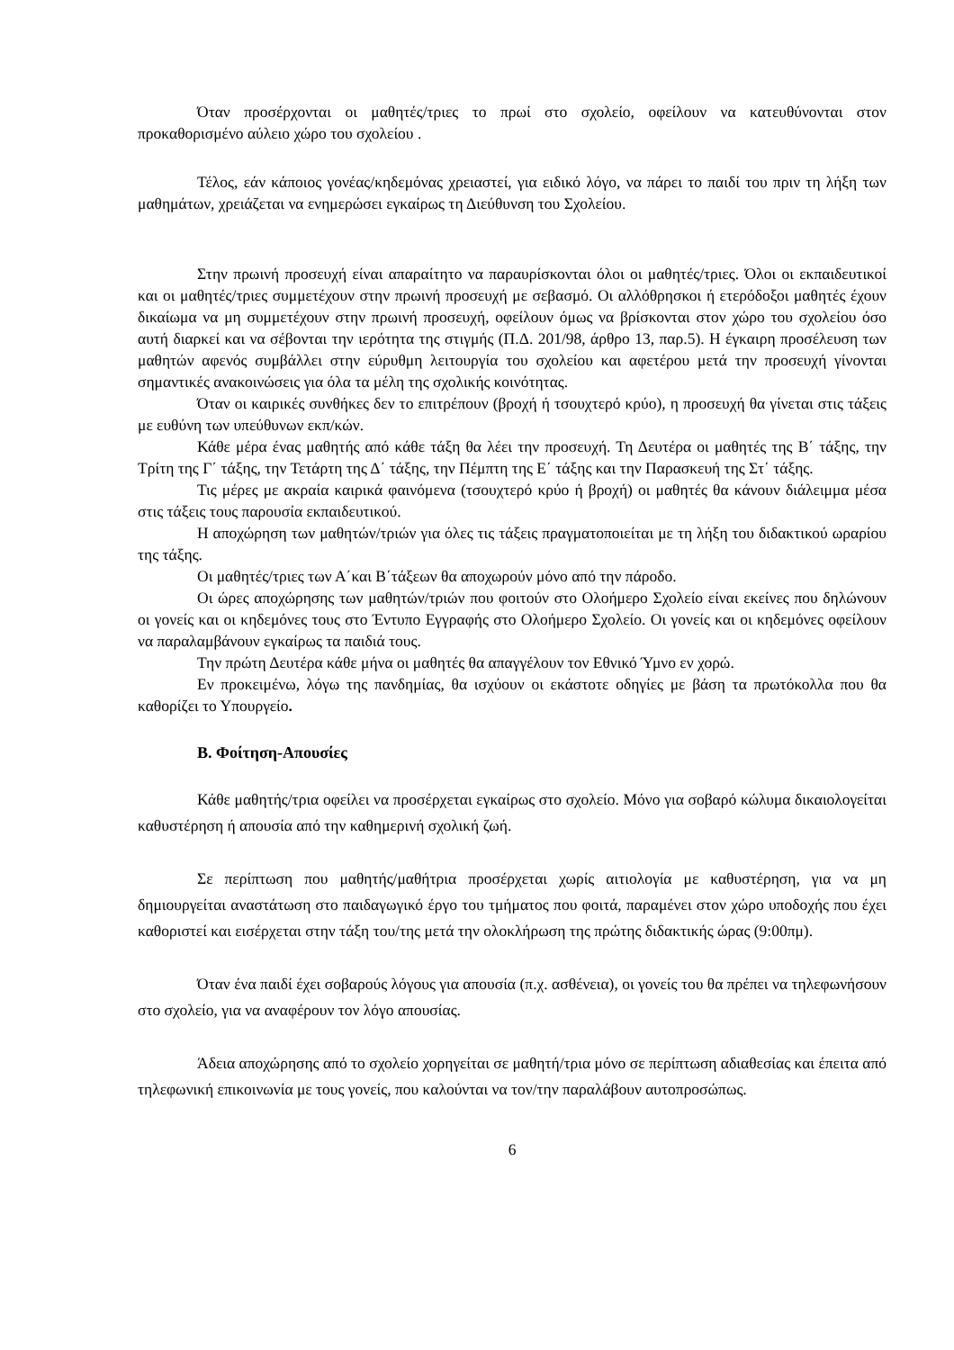Όταν προσέρχονται οι μαθητές/τριες το πρωί στο σχολείο, οφείλουν να κατευθύνονται στον προκαθορισμένο αύλειο χώρο του σχολείου .
Τέλος, εάν κάποιος γονέας/κηδεμόνας χρειαστεί, για ειδικό λόγο, να πάρει το παιδί του πριν τη λήξη των μαθημάτων, χρειάζεται να ενημερώσει εγκαίρως τη Διεύθυνση του Σχολείου.
Στην πρωινή προσευχή είναι απαραίτητο να παραυρίσκονται όλοι οι μαθητές/τριες. Όλοι οι εκπαιδευτικοί και οι μαθητές/τριες συμμετέχουν στην πρωινή προσευχή με σεβασμό. Οι αλλόθρησκοι ή ετερόδοξοι μαθητές έχουν δικαίωμα να μη συμμετέχουν στην πρωινή προσευχή, οφείλουν όμως να βρίσκονται στον χώρο του σχολείου όσο αυτή διαρκεί και να σέβονται την ιερότητα της στιγμής (Π.Δ. 201/98, άρθρο 13, παρ.5). Η έγκαιρη προσέλευση των μαθητών αφενός συμβάλλει στην εύρυθμη λειτουργία του σχολείου και αφετέρου μετά την προσευχή γίνονται σημαντικές ανακοινώσεις για όλα τα μέλη της σχολικής κοινότητας.
Όταν οι καιρικές συνθήκες δεν το επιτρέπουν (βροχή ή τσουχτερό κρύο), η προσευχή θα γίνεται στις τάξεις με ευθύνη των υπεύθυνων εκπ/κών.
Κάθε μέρα ένας μαθητής από κάθε τάξη θα λέει την προσευχή. Τη Δευτέρα οι μαθητές της Β΄ τάξης, την Τρίτη της Γ΄ τάξης, την Τετάρτη της Δ΄ τάξης, την Πέμπτη της Ε΄ τάξης και την Παρασκευή της Στ΄ τάξης.
Τις μέρες με ακραία καιρικά φαινόμενα (τσουχτερό κρύο ή βροχή) οι μαθητές θα κάνουν διάλειμμα μέσα στις τάξεις τους παρουσία εκπαιδευτικού.
Η αποχώρηση των μαθητών/τριών για όλες τις τάξεις πραγματοποιείται με τη λήξη του διδακτικού ωραρίου της τάξης.
Οι μαθητές/τριες των Α΄και Β΄τάξεων θα αποχωρούν μόνο από την πάροδο.
Οι ώρες αποχώρησης των μαθητών/τριών που φοιτούν στο Ολοήμερο Σχολείο είναι εκείνες που δηλώνουν οι γονείς και οι κηδεμόνες τους στο Έντυπο Εγγραφής στο Ολοήμερο Σχολείο. Οι γονείς και οι κηδεμόνες οφείλουν να παραλαμβάνουν εγκαίρως τα παιδιά τους.
Την πρώτη Δευτέρα κάθε μήνα οι μαθητές θα απαγγέλουν τον Εθνικό Ύμνο εν χορώ.
Εν προκειμένω, λόγω της πανδημίας, θα ισχύουν οι εκάστοτε οδηγίες με βάση τα πρωτόκολλα που θα καθορίζει το Υπουργείο.
Β. Φοίτηση-Απουσίες
Κάθε μαθητής/τρια οφείλει να προσέρχεται εγκαίρως στο σχολείο. Μόνο για σοβαρό κώλυμα δικαιολογείται καθυστέρηση ή απουσία από την καθημερινή σχολική ζωή.
Σε περίπτωση που μαθητής/μαθήτρια προσέρχεται χωρίς αιτιολογία με καθυστέρηση, για να μη δημιουργείται αναστάτωση στο παιδαγωγικό έργο του τμήματος που φοιτά, παραμένει στον χώρο υποδοχής που έχει καθοριστεί και εισέρχεται στην τάξη του/της μετά την ολοκλήρωση της πρώτης διδακτικής ώρας (9:00πμ).
Όταν ένα παιδί έχει σοβαρούς λόγους για απουσία (π.χ. ασθένεια), οι γονείς του θα πρέπει να τηλεφωνήσουν στο σχολείο, για να αναφέρουν τον λόγο απουσίας.
Άδεια αποχώρησης από το σχολείο χορηγείται σε μαθητή/τρια μόνο σε περίπτωση αδιαθεσίας και έπειτα από τηλεφωνική επικοινωνία με τους γονείς, που καλούνται να τον/την παραλάβουν αυτοπροσώπως.
6